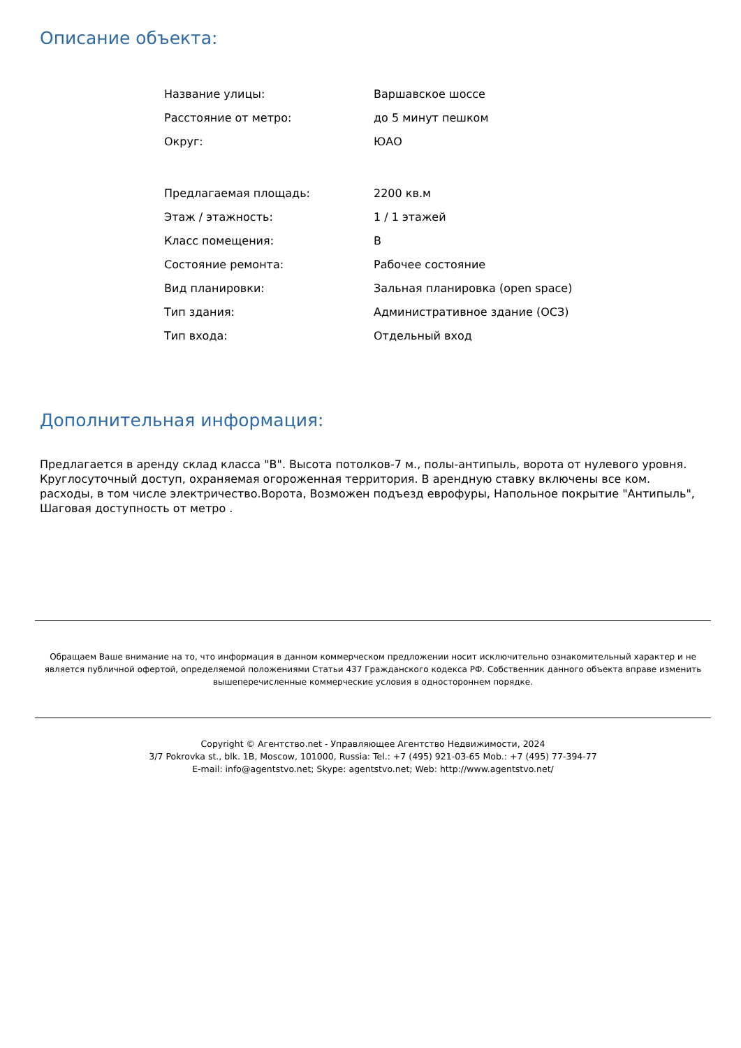Описание объекта:
| Название улицы: | Варшавское шоссе |
| Расстояние от метро: | до 5 минут пешком |
| Округ: | ЮАО |
| Предлагаемая площадь: | 2200 кв.м |
| Этаж / этажность: | 1 / 1 этажей |
| Класс помещения: | B |
| Состояние ремонта: | Рабочее состояние |
| Вид планировки: | Зальная планировка (open space) |
| Тип здания: | Административное здание (ОСЗ) |
| Тип входа: | Отдельный вход |
Дополнительная информация:
Предлагается в аренду склад класса "В". Высота потолков-7 м., полы-антипыль, ворота от нулевого уровня. Круглосуточный доступ, охраняемая огороженная территория. В арендную ставку включены все ком. расходы, в том числе электричество.Ворота, Возможен подъезд еврофуры, Напольное покрытие "Антипыль", Шаговая доступность от метро .
Обращаем Ваше внимание на то, что информация в данном коммерческом предложении носит исключительно ознакомительный характер и не является публичной офертой, определяемой положениями Статьи 437 Гражданского кодекса РФ. Собственник данного объекта вправе изменить вышеперечисленные коммерческие условия в одностороннем порядке.
Copyright © Агентство.net - Управляющее Агентство Недвижимости, 2024
3/7 Pokrovka st., blk. 1B, Moscow, 101000, Russia: Tel.: +7 (495) 921-03-65 Mob.: +7 (495) 77-394-77
E-mail: info@agentstvo.net; Skype: agentstvo.net; Web: http://www.agentstvo.net/